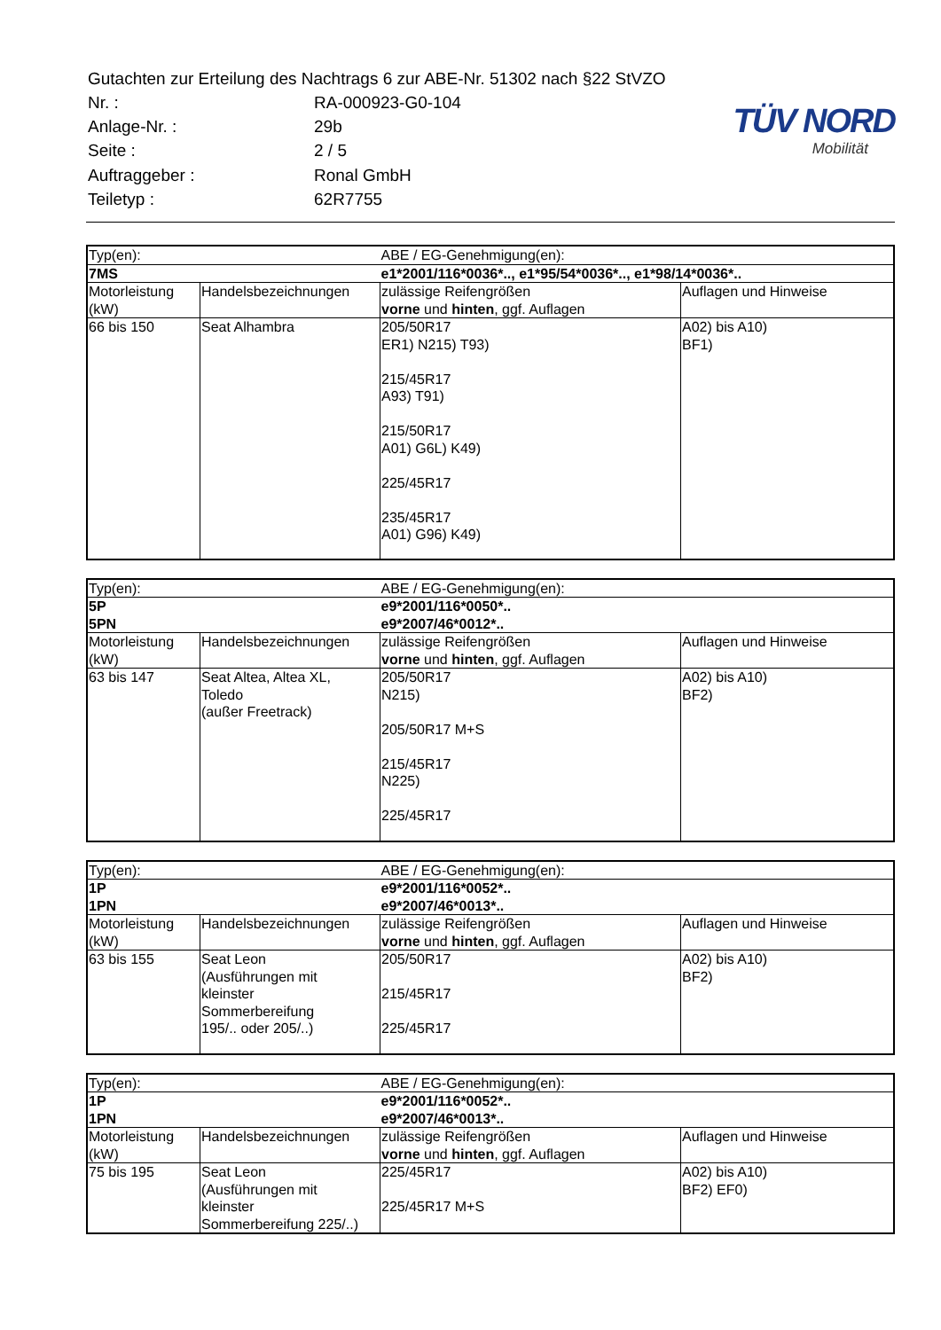| Gutachten zur Erteilung des Nachtrags 6 zur ABE-Nr. 51302 nach §22 StVZO | |
| Nr. : | RA-000923-G0-104 |
| Anlage-Nr. : | 29b |
| Seite : | 2 / 5 |
| Auftraggeber : | Ronal GmbH |
| Teiletyp : | 62R7755 |
TÜV NORD
Mobilität
| Typ(en): | | ABE / EG-Genehmigung(en): | |
| 7MS | | e1*2001/116*0036*.., e1*95/54*0036*.., e1*98/14*0036*.. | |
| Motorleistung (kW) | Handelsbezeichnungen | zulässige Reifengrößen vorne und hinten , ggf. Auflagen | Auflagen und Hinweise |
| 66 bis 150 | Seat Alhambra | 205/50R17 ER1) N215) T93) 215/45R17 A93) T91) 215/50R17 A01) G6L) K49) 225/45R17 235/45R17 A01) G96) K49) | A02) bis A10) BF1) |
| Typ(en): | | ABE / EG-Genehmigung(en): | |
| 5P | | e9*2001/116*0050*.. | |
| 5PN | | e9*2007/46*0012*.. | |
| Motorleistung (kW) | Handelsbezeichnungen | zulässige Reifengrößen vorne und hinten , ggf. Auflagen | Auflagen und Hinweise |
| 63 bis 147 | Seat Altea, Altea XL, Toledo (außer Freetrack) | 205/50R17 N215) 205/50R17 M+S 215/45R17 N225) 225/45R17 | A02) bis A10) BF2) |
| Typ(en): | | ABE / EG-Genehmigung(en): | |
| 1P | | e9*2001/116*0052*.. | |
| 1PN | | e9*2007/46*0013*.. | |
| Motorleistung (kW) | Handelsbezeichnungen | zulässige Reifengrößen vorne und hinten , ggf. Auflagen | Auflagen und Hinweise |
| 63 bis 155 | Seat Leon (Ausführungen mit kleinster Sommerbereifung 195/.. oder 205/..) | 205/50R17 215/45R17 225/45R17 | A02) bis A10) BF2) |
| Typ(en): | | ABE / EG-Genehmigung(en): | |
| 1P | | e9*2001/116*0052*.. | |
| 1PN | | e9*2007/46*0013*.. | |
| Motorleistung (kW) | Handelsbezeichnungen | zulässige Reifengrößen vorne und hinten , ggf. Auflagen | Auflagen und Hinweise |
| 75 bis 195 | Seat Leon (Ausführungen mit kleinster Sommerbereifung 225/..) | 225/45R17 225/45R17 M+S | A02) bis A10) BF2) EF0) |